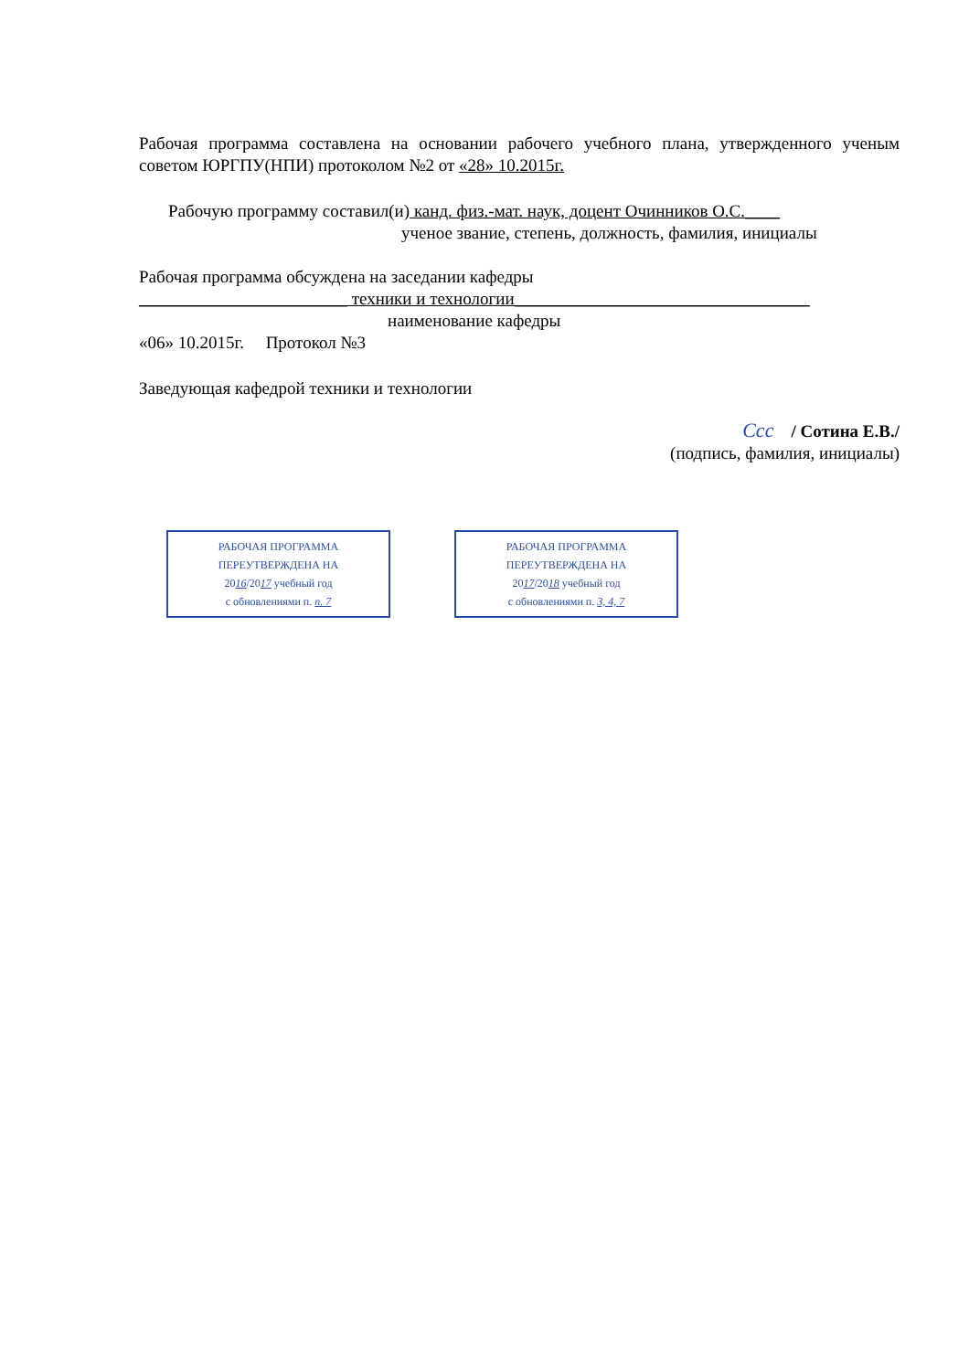Рабочая программа составлена на основании рабочего учебного плана, утвержденного ученым советом ЮРГПУ(НПИ) протоколом №2 от «28» 10.2015г.
Рабочую программу составил(и) канд. физ.-мат. наук, доцент Очинников О.С.____
ученое звание, степень, должность, фамилия, инициалы
Рабочая программа обсуждена на заседании кафедры
________________________ техники и технологии__________________________________
наименование кафедры
«06» 10.2015г. Протокол №3
Заведующая кафедрой техники и технологии
Ccc / Сотина Е.В./
(подпись, фамилия, инициалы)
РАБОЧАЯ ПРОГРАММА
ПЕРЕУТВЕРЖДЕНА НА
2016/2017 учебный год
с обновлениями п. п. 7
РАБОЧАЯ ПРОГРАММА
ПЕРЕУТВЕРЖДЕНА НА
2017/2018 учебный год
с обновлениями п. 3, 4, 7